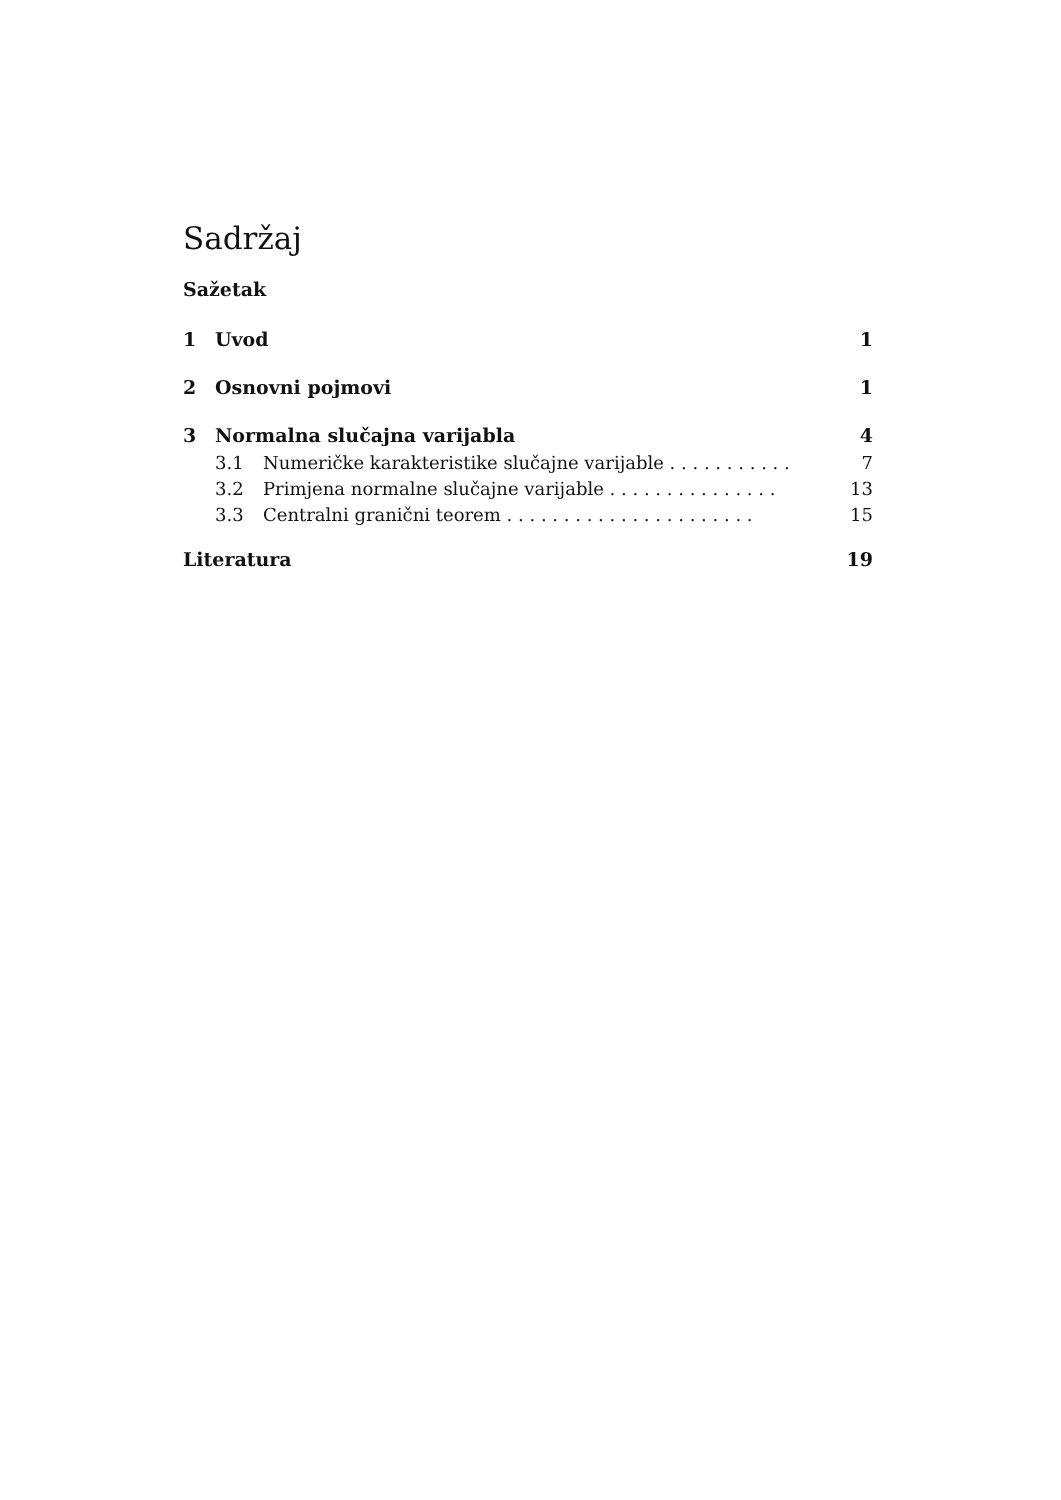Sadržaj
Sažetak
1 Uvod 1
2 Osnovni pojmovi 1
3 Normalna slučajna varijabla 4
3.1 Numeričke karakteristike slučajne varijable . . . . . . . . . . . 7
3.2 Primjena normalne slučajne varijable . . . . . . . . . . . . . . . 13
3.3 Centralni granični teorem . . . . . . . . . . . . . . . . . . . . . . 15
Literatura 19